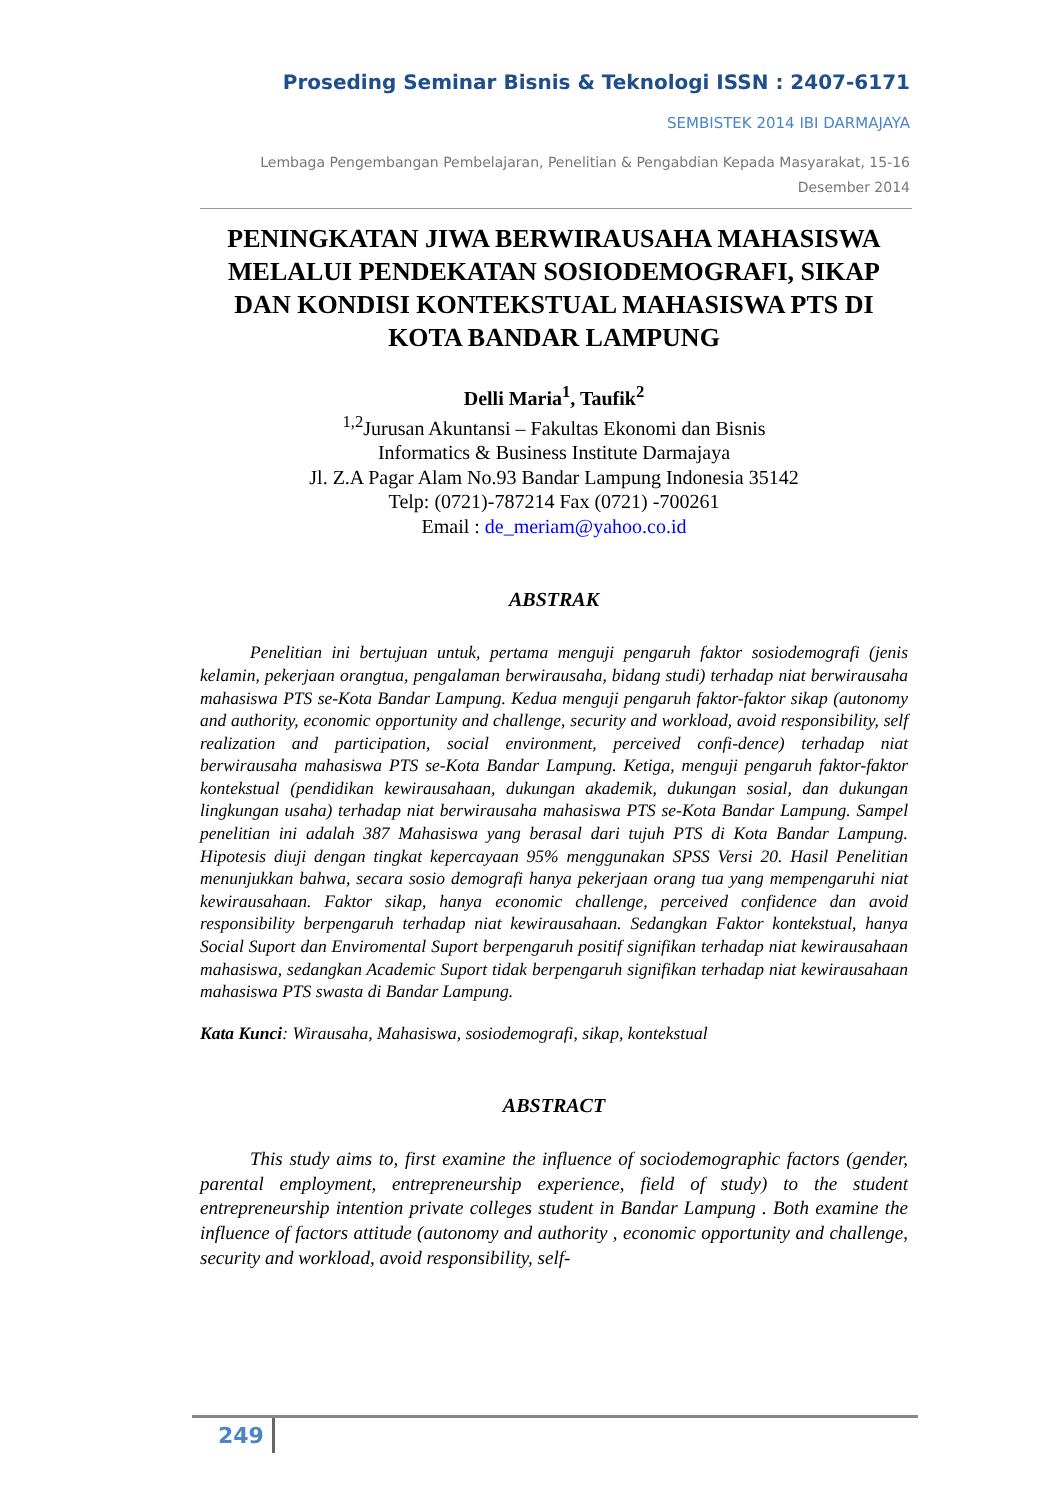Proseding Seminar Bisnis & Teknologi ISSN : 2407-6171
SEMBISTEK 2014 IBI DARMAJAYA
Lembaga Pengembangan Pembelajaran, Penelitian & Pengabdian Kepada Masyarakat, 15-16 Desember 2014
PENINGKATAN JIWA BERWIRAUSAHA MAHASISWA MELALUI PENDEKATAN SOSIODEMOGRAFI, SIKAP DAN KONDISI KONTEKSTUAL MAHASISWA PTS DI KOTA BANDAR LAMPUNG
Delli Maria<sup>1</sup>, Taufik<sup>2</sup>
<sup>1,2</sup>Jurusan Akuntansi – Fakultas Ekonomi dan Bisnis
Informatics & Business Institute Darmajaya
Jl. Z.A Pagar Alam No.93 Bandar Lampung Indonesia 35142
Telp: (0721)-787214 Fax (0721) -700261
Email : de_meriam@yahoo.co.id
ABSTRAK
Penelitian ini bertujuan untuk, pertama menguji pengaruh faktor sosiodemografi (jenis kelamin, pekerjaan orangtua, pengalaman berwirausaha, bidang studi) terhadap niat berwirausaha mahasiswa PTS se-Kota Bandar Lampung. Kedua menguji pengaruh faktor-faktor sikap (autonomy and authority, economic opportunity and challenge, security and workload, avoid responsibility, self realization and participation, social environment, perceived confi-dence) terhadap niat berwirausaha mahasiswa PTS se-Kota Bandar Lampung. Ketiga, menguji pengaruh faktor-faktor kontekstual (pendidikan kewirausahaan, dukungan akademik, dukungan sosial, dan dukungan lingkungan usaha) terhadap niat berwirausaha mahasiswa PTS se-Kota Bandar Lampung. Sampel penelitian ini adalah 387 Mahasiswa yang berasal dari tujuh PTS di Kota Bandar Lampung. Hipotesis diuji dengan tingkat kepercayaan 95% menggunakan SPSS Versi 20. Hasil Penelitian menunjukkan bahwa, secara sosio demografi hanya pekerjaan orang tua yang mempengaruhi niat kewirausahaan. Faktor sikap, hanya economic challenge, perceived confidence dan avoid responsibility berpengaruh terhadap niat kewirausahaan. Sedangkan Faktor kontekstual, hanya Social Suport dan Enviromental Suport berpengaruh positif signifikan terhadap niat kewirausahaan mahasiswa, sedangkan Academic Suport tidak berpengaruh signifikan terhadap niat kewirausahaan mahasiswa PTS swasta di Bandar Lampung.
Kata Kunci: Wirausaha, Mahasiswa, sosiodemografi, sikap, kontekstual
ABSTRACT
This study aims to, first examine the influence of sociodemographic factors (gender, parental employment, entrepreneurship experience, field of study) to the student entrepreneurship intention private colleges student in Bandar Lampung . Both examine the influence of factors attitude (autonomy and authority , economic opportunity and challenge, security and workload, avoid responsibility, self-
249